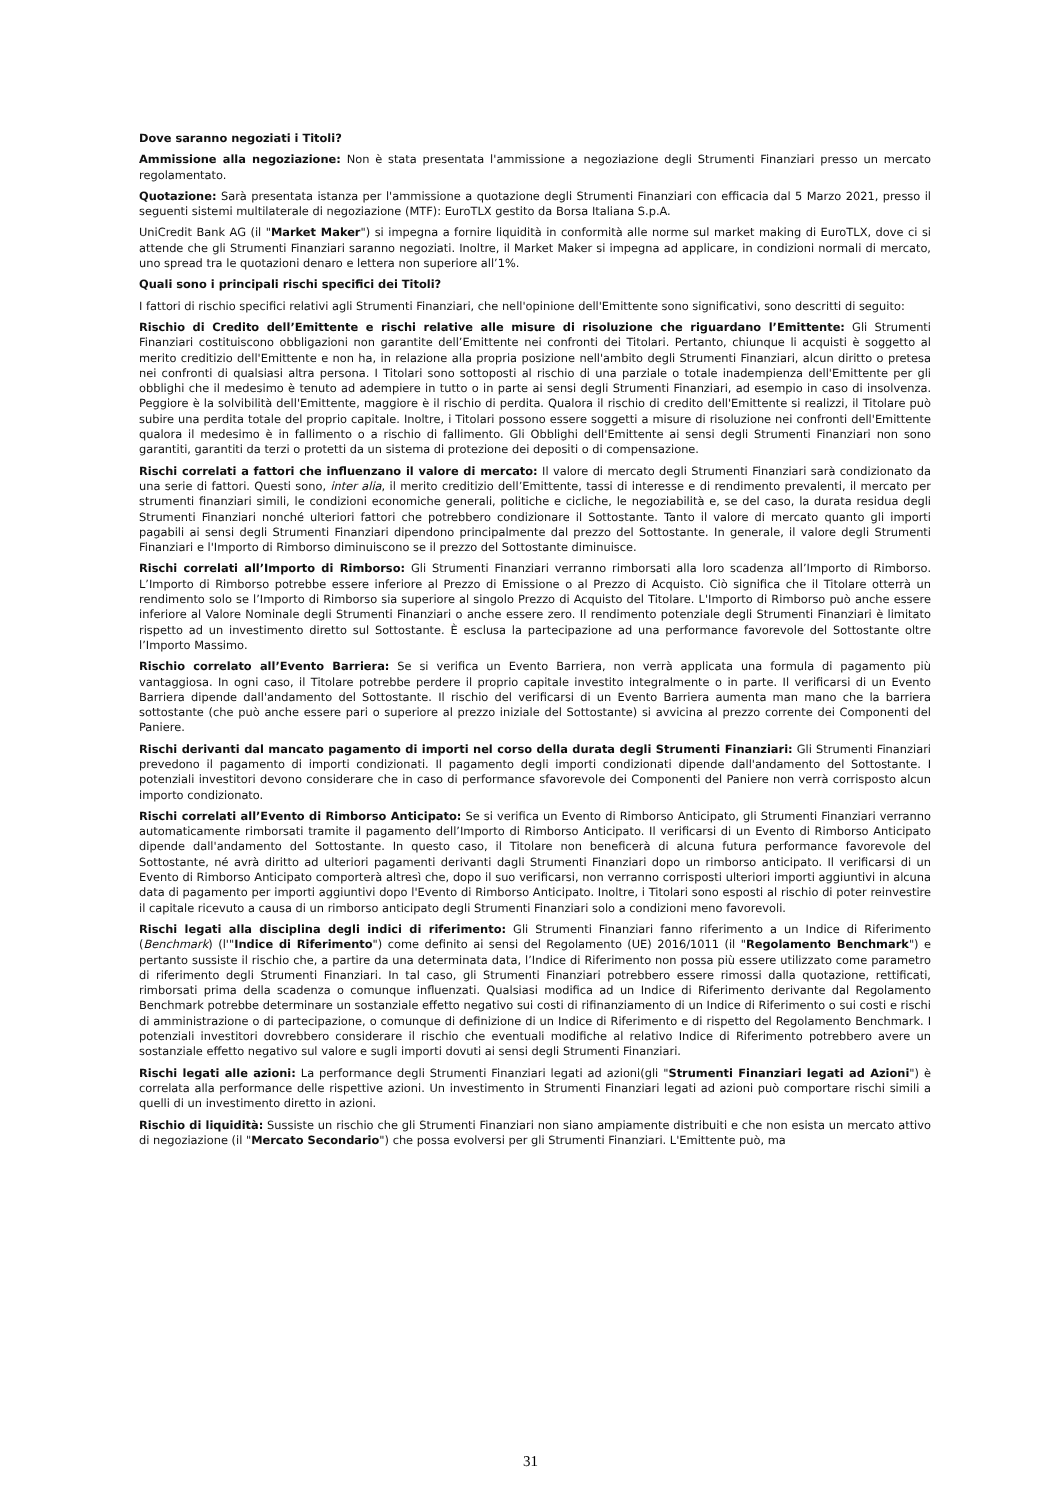Dove saranno negoziati i Titoli?
Ammissione alla negoziazione: Non è stata presentata l'ammissione a negoziazione degli Strumenti Finanziari presso un mercato regolamentato.
Quotazione: Sarà presentata istanza per l'ammissione a quotazione degli Strumenti Finanziari con efficacia dal 5 Marzo 2021, presso il seguenti sistemi multilaterale di negoziazione (MTF): EuroTLX gestito da Borsa Italiana S.p.A.
UniCredit Bank AG (il "Market Maker") si impegna a fornire liquidità in conformità alle norme sul market making di EuroTLX, dove ci si attende che gli Strumenti Finanziari saranno negoziati. Inoltre, il Market Maker si impegna ad applicare, in condizioni normali di mercato, uno spread tra le quotazioni denaro e lettera non superiore all’1%.
Quali sono i principali rischi specifici dei Titoli?
I fattori di rischio specifici relativi agli Strumenti Finanziari, che nell'opinione dell'Emittente sono significativi, sono descritti di seguito:
Rischio di Credito dell’Emittente e rischi relative alle misure di risoluzione che riguardano l’Emittente: Gli Strumenti Finanziari costituiscono obbligazioni non garantite dell’Emittente nei confronti dei Titolari. Pertanto, chiunque li acquisti è soggetto al merito creditizio dell'Emittente e non ha, in relazione alla propria posizione nell'ambito degli Strumenti Finanziari, alcun diritto o pretesa nei confronti di qualsiasi altra persona. I Titolari sono sottoposti al rischio di una parziale o totale inadempienza dell'Emittente per gli obblighi che il medesimo è tenuto ad adempiere in tutto o in parte ai sensi degli Strumenti Finanziari, ad esempio in caso di insolvenza. Peggiore è la solvibilità dell'Emittente, maggiore è il rischio di perdita. Qualora il rischio di credito dell'Emittente si realizzi, il Titolare può subire una perdita totale del proprio capitale. Inoltre, i Titolari possono essere soggetti a misure di risoluzione nei confronti dell'Emittente qualora il medesimo è in fallimento o a rischio di fallimento. Gli Obblighi dell'Emittente ai sensi degli Strumenti Finanziari non sono garantiti, garantiti da terzi o protetti da un sistema di protezione dei depositi o di compensazione.
Rischi correlati a fattori che influenzano il valore di mercato: Il valore di mercato degli Strumenti Finanziari sarà condizionato da una serie di fattori. Questi sono, inter alia, il merito creditizio dell’Emittente, tassi di interesse e di rendimento prevalenti, il mercato per strumenti finanziari simili, le condizioni economiche generali, politiche e cicliche, le negoziabilità e, se del caso, la durata residua degli Strumenti Finanziari nonché ulteriori fattori che potrebbero condizionare il Sottostante. Tanto il valore di mercato quanto gli importi pagabili ai sensi degli Strumenti Finanziari dipendono principalmente dal prezzo del Sottostante. In generale, il valore degli Strumenti Finanziari e l'Importo di Rimborso diminuiscono se il prezzo del Sottostante diminuisce.
Rischi correlati all’Importo di Rimborso: Gli Strumenti Finanziari verranno rimborsati alla loro scadenza all’Importo di Rimborso. L’Importo di Rimborso potrebbe essere inferiore al Prezzo di Emissione o al Prezzo di Acquisto. Ciò significa che il Titolare otterrà un rendimento solo se l’Importo di Rimborso sia superiore al singolo Prezzo di Acquisto del Titolare. L'Importo di Rimborso può anche essere inferiore al Valore Nominale degli Strumenti Finanziari o anche essere zero. Il rendimento potenziale degli Strumenti Finanziari è limitato rispetto ad un investimento diretto sul Sottostante. È esclusa la partecipazione ad una performance favorevole del Sottostante oltre l’Importo Massimo.
Rischio correlato all’Evento Barriera: Se si verifica un Evento Barriera, non verrà applicata una formula di pagamento più vantaggiosa. In ogni caso, il Titolare potrebbe perdere il proprio capitale investito integralmente o in parte. Il verificarsi di un Evento Barriera dipende dall'andamento del Sottostante. Il rischio del verificarsi di un Evento Barriera aumenta man mano che la barriera sottostante (che può anche essere pari o superiore al prezzo iniziale del Sottostante) si avvicina al prezzo corrente dei Componenti del Paniere.
Rischi derivanti dal mancato pagamento di importi nel corso della durata degli Strumenti Finanziari: Gli Strumenti Finanziari prevedono il pagamento di importi condizionati. Il pagamento degli importi condizionati dipende dall'andamento del Sottostante. I potenziali investitori devono considerare che in caso di performance sfavorevole dei Componenti del Paniere non verrà corrisposto alcun importo condizionato.
Rischi correlati all’Evento di Rimborso Anticipato: Se si verifica un Evento di Rimborso Anticipato, gli Strumenti Finanziari verranno automaticamente rimborsati tramite il pagamento dell’Importo di Rimborso Anticipato. Il verificarsi di un Evento di Rimborso Anticipato dipende dall'andamento del Sottostante. In questo caso, il Titolare non beneficerà di alcuna futura performance favorevole del Sottostante, né avrà diritto ad ulteriori pagamenti derivanti dagli Strumenti Finanziari dopo un rimborso anticipato. Il verificarsi di un Evento di Rimborso Anticipato comporterà altresì che, dopo il suo verificarsi, non verranno corrisposti ulteriori importi aggiuntivi in alcuna data di pagamento per importi aggiuntivi dopo l'Evento di Rimborso Anticipato. Inoltre, i Titolari sono esposti al rischio di poter reinvestire il capitale ricevuto a causa di un rimborso anticipato degli Strumenti Finanziari solo a condizioni meno favorevoli.
Rischi legati alla disciplina degli indici di riferimento: Gli Strumenti Finanziari fanno riferimento a un Indice di Riferimento (Benchmark) (l'"Indice di Riferimento") come definito ai sensi del Regolamento (UE) 2016/1011 (il "Regolamento Benchmark") e pertanto sussiste il rischio che, a partire da una determinata data, l’Indice di Riferimento non possa più essere utilizzato come parametro di riferimento degli Strumenti Finanziari. In tal caso, gli Strumenti Finanziari potrebbero essere rimossi dalla quotazione, rettificati, rimborsati prima della scadenza o comunque influenzati. Qualsiasi modifica ad un Indice di Riferimento derivante dal Regolamento Benchmark potrebbe determinare un sostanziale effetto negativo sui costi di rifinanziamento di un Indice di Riferimento o sui costi e rischi di amministrazione o di partecipazione, o comunque di definizione di un Indice di Riferimento e di rispetto del Regolamento Benchmark. I potenziali investitori dovrebbero considerare il rischio che eventuali modifiche al relativo Indice di Riferimento potrebbero avere un sostanziale effetto negativo sul valore e sugli importi dovuti ai sensi degli Strumenti Finanziari.
Rischi legati alle azioni: La performance degli Strumenti Finanziari legati ad azioni(gli "Strumenti Finanziari legati ad Azioni") è correlata alla performance delle rispettive azioni. Un investimento in Strumenti Finanziari legati ad azioni può comportare rischi simili a quelli di un investimento diretto in azioni.
Rischio di liquidità: Sussiste un rischio che gli Strumenti Finanziari non siano ampiamente distribuiti e che non esista un mercato attivo di negoziazione (il "Mercato Secondario") che possa evolversi per gli Strumenti Finanziari. L'Emittente può, ma
31